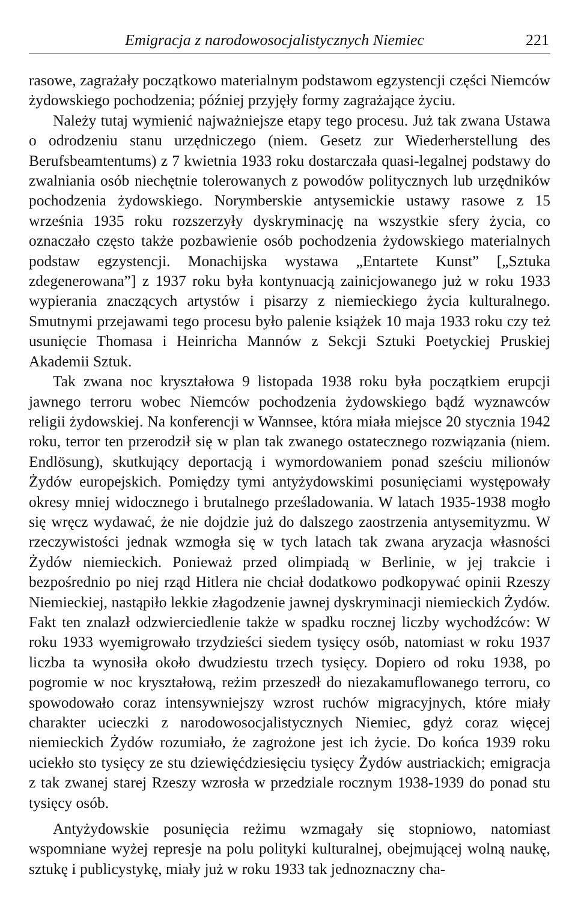Emigracja z narodowosocjalistycznych Niemiec 221
rasowe, zagrażały początkowo materialnym podstawom egzystencji części Niemców żydowskiego pochodzenia; później przyjęły formy zagrażające życiu.
Należy tutaj wymienić najważniejsze etapy tego procesu. Już tak zwana Ustawa o odrodzeniu stanu urzędniczego (niem. Gesetz zur Wiederherstellung des Berufsbeamtentums) z 7 kwietnia 1933 roku dostarczała quasi-legalnej podstawy do zwalniania osób niechętnie tolerowanych z powodów politycznych lub urzędników pochodzenia żydowskiego. Norymberskie antysemickie ustawy rasowe z 15 września 1935 roku rozszerzyły dyskryminację na wszystkie sfery życia, co oznaczało często także pozbawienie osób pochodzenia żydowskiego materialnych podstaw egzystencji. Monachijska wystawa „Entartete Kunst” [„Sztuka zdegenerowana”] z 1937 roku była kontynuacją zainicjowanego już w roku 1933 wypierania znaczących artystów i pisarzy z niemieckiego życia kulturalnego. Smutnymi przejawami tego procesu było palenie książek 10 maja 1933 roku czy też usunięcie Thomasa i Heinricha Mannów z Sekcji Sztuki Poetyckiej Pruskiej Akademii Sztuk.
Tak zwana noc kryształowa 9 listopada 1938 roku była początkiem erupcji jawnego terroru wobec Niemców pochodzenia żydowskiego bądź wyznawców religii żydowskiej. Na konferencji w Wannsee, która miała miejsce 20 stycznia 1942 roku, terror ten przerodził się w plan tak zwanego ostatecznego rozwiązania (niem. Endlösung), skutkujący deportacją i wymordowaniem ponad sześciu milionów Żydów europejskich. Pomiędzy tymi antyżydowskimi posunięciami występowały okresy mniej widocznego i brutalnego prześladowania. W latach 1935-1938 mogło się wręcz wydawać, że nie dojdzie już do dalszego zaostrzenia antysemityzmu. W rzeczywistości jednak wzmogła się w tych latach tak zwana aryzacja własności Żydów niemieckich. Ponieważ przed olimpiadą w Berlinie, w jej trakcie i bezpośrednio po niej rząd Hitlera nie chciał dodatkowo podkopywać opinii Rzeszy Niemieckiej, nastąpiło lekkie złagodzenie jawnej dyskryminacji niemieckich Żydów. Fakt ten znalazł odzwierciedlenie także w spadku rocznej liczby wychodźców: W roku 1933 wyemigrowało trzydzieści siedem tysięcy osób, natomiast w roku 1937 liczba ta wynosiła około dwudziestu trzech tysięcy. Dopiero od roku 1938, po pogromie w noc kryształową, reżim przeszedł do niezakamuflowanego terroru, co spowodowało coraz intensywniejszy wzrost ruchów migracyjnych, które miały charakter ucieczki z narodowosocjalistycznych Niemiec, gdyż coraz więcej niemieckich Żydów rozumiało, że zagrożone jest ich życie. Do końca 1939 roku uciekło sto tysięcy ze stu dziewięćdziesięciu tysięcy Żydów austriackich; emigracja z tak zwanej starej Rzeszy wzrosła w przedziale rocznym 1938-1939 do ponad stu tysięcy osób.
Antyżydowskie posunięcia reżimu wzmagały się stopniowo, natomiast wspomniane wyżej represje na polu polityki kulturalnej, obejmującej wolną naukę, sztukę i publicystykę, miały już w roku 1933 tak jednoznaczny cha-